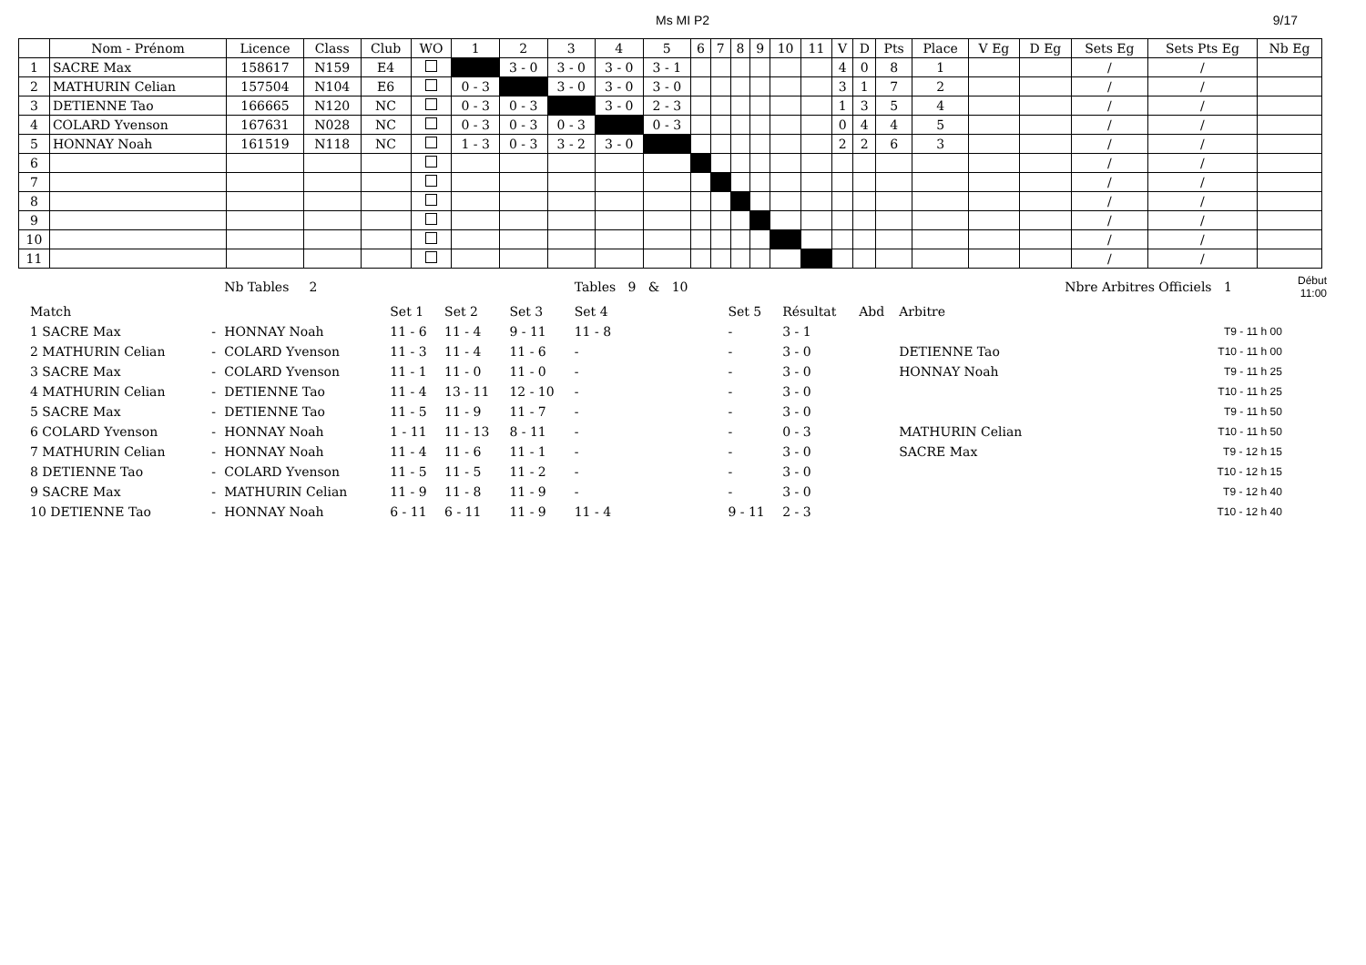Ms MI P2 9/17
| | Nom - Prénom | Licence | Class | Club | WO | 1 | 2 | 3 | 4 | 5 | 6 | 7 | 8 | 9 | 10 | 11 | V | D | Pts | Place | V Eg | D Eg | Sets Eg | Sets Pts Eg | Nb Eg |
| --- | --- | --- | --- | --- | --- | --- | --- | --- | --- | --- | --- | --- | --- | --- | --- | --- | --- | --- | --- | --- | --- | --- | --- | --- | --- |
| 1 | SACRE Max | 158617 | N159 | E4 | | | 3 - 0 | 3 - 0 | 3 - 0 | 3 - 1 | | | | | | | 4 | 0 | 8 | 1 | | | / | / | |
| 2 | MATHURIN Celian | 157504 | N104 | E6 | | 0 - 3 | | 3 - 0 | 3 - 0 | 3 - 0 | | | | | | | 3 | 1 | 7 | 2 | | | / | / | |
| 3 | DETIENNE Tao | 166665 | N120 | NC | | 0 - 3 | 0 - 3 | | 3 - 0 | 2 - 3 | | | | | | | 1 | 3 | 5 | 4 | | | / | / | |
| 4 | COLARD Yvenson | 167631 | N028 | NC | | 0 - 3 | 0 - 3 | 0 - 3 | | 0 - 3 | | | | | | | 0 | 4 | 4 | 5 | | | / | / | |
| 5 | HONNAY Noah | 161519 | N118 | NC | | 1 - 3 | 0 - 3 | 3 - 2 | 3 - 0 | | | | | | | | 2 | 2 | 6 | 3 | | | / | / | |
| 6 | | | | | | | | | | | | | | | | | | | | | | | / | / | |
| 7 | | | | | | | | | | | | | | | | | | | | | | | / | / | |
| 8 | | | | | | | | | | | | | | | | | | | | | | | / | / | |
| 9 | | | | | | | | | | | | | | | | | | | | | | | / | / | |
| 10 | | | | | | | | | | | | | | | | | | | | | | | / | / | |
| 11 | | | | | | | | | | | | | | | | | | | | | | | / | / | |
| | | Nb Tables 2 | | | | Tables 9 & 10 | | | | | Nbre Arbitres Officiels 1 | | Début 11:00 |
| Match | | | Set 1 | Set 2 | Set 3 | Set 4 | Set 5 | Résultat | Abd | Arbitre | | | |
| 1 SACRE Max | - | HONNAY Noah | 11 - 6 | 11 - 4 | 9 - 11 | 11 - 8 | - | 3 - 1 | | | | T9 - 11 h 00 | |
| 2 MATHURIN Celian | - | COLARD Yvenson | 11 - 3 | 11 - 4 | 11 - 6 | - | - | 3 - 0 | | DETIENNE Tao | | T10 - 11 h 00 | |
| 3 SACRE Max | - | COLARD Yvenson | 11 - 1 | 11 - 0 | 11 - 0 | - | - | 3 - 0 | | HONNAY Noah | | T9 - 11 h 25 | |
| 4 MATHURIN Celian | - | DETIENNE Tao | 11 - 4 | 13 - 11 | 12 - 10 | - | - | 3 - 0 | | | | T10 - 11 h 25 | |
| 5 SACRE Max | - | DETIENNE Tao | 11 - 5 | 11 - 9 | 11 - 7 | - | - | 3 - 0 | | | | T9 - 11 h 50 | |
| 6 COLARD Yvenson | - | HONNAY Noah | 1 - 11 | 11 - 13 | 8 - 11 | - | - | 0 - 3 | | MATHURIN Celian | | T10 - 11 h 50 | |
| 7 MATHURIN Celian | - | HONNAY Noah | 11 - 4 | 11 - 6 | 11 - 1 | - | - | 3 - 0 | | SACRE Max | | T9 - 12 h 15 | |
| 8 DETIENNE Tao | - | COLARD Yvenson | 11 - 5 | 11 - 5 | 11 - 2 | - | - | 3 - 0 | | | | T10 - 12 h 15 | |
| 9 SACRE Max | - | MATHURIN Celian | 11 - 9 | 11 - 8 | 11 - 9 | - | - | 3 - 0 | | | | T9 - 12 h 40 | |
| 10 DETIENNE Tao | - | HONNAY Noah | 6 - 11 | 6 - 11 | 11 - 9 | 11 - 4 | 9 - 11 | 2 - 3 | | | | T10 - 12 h 40 | |